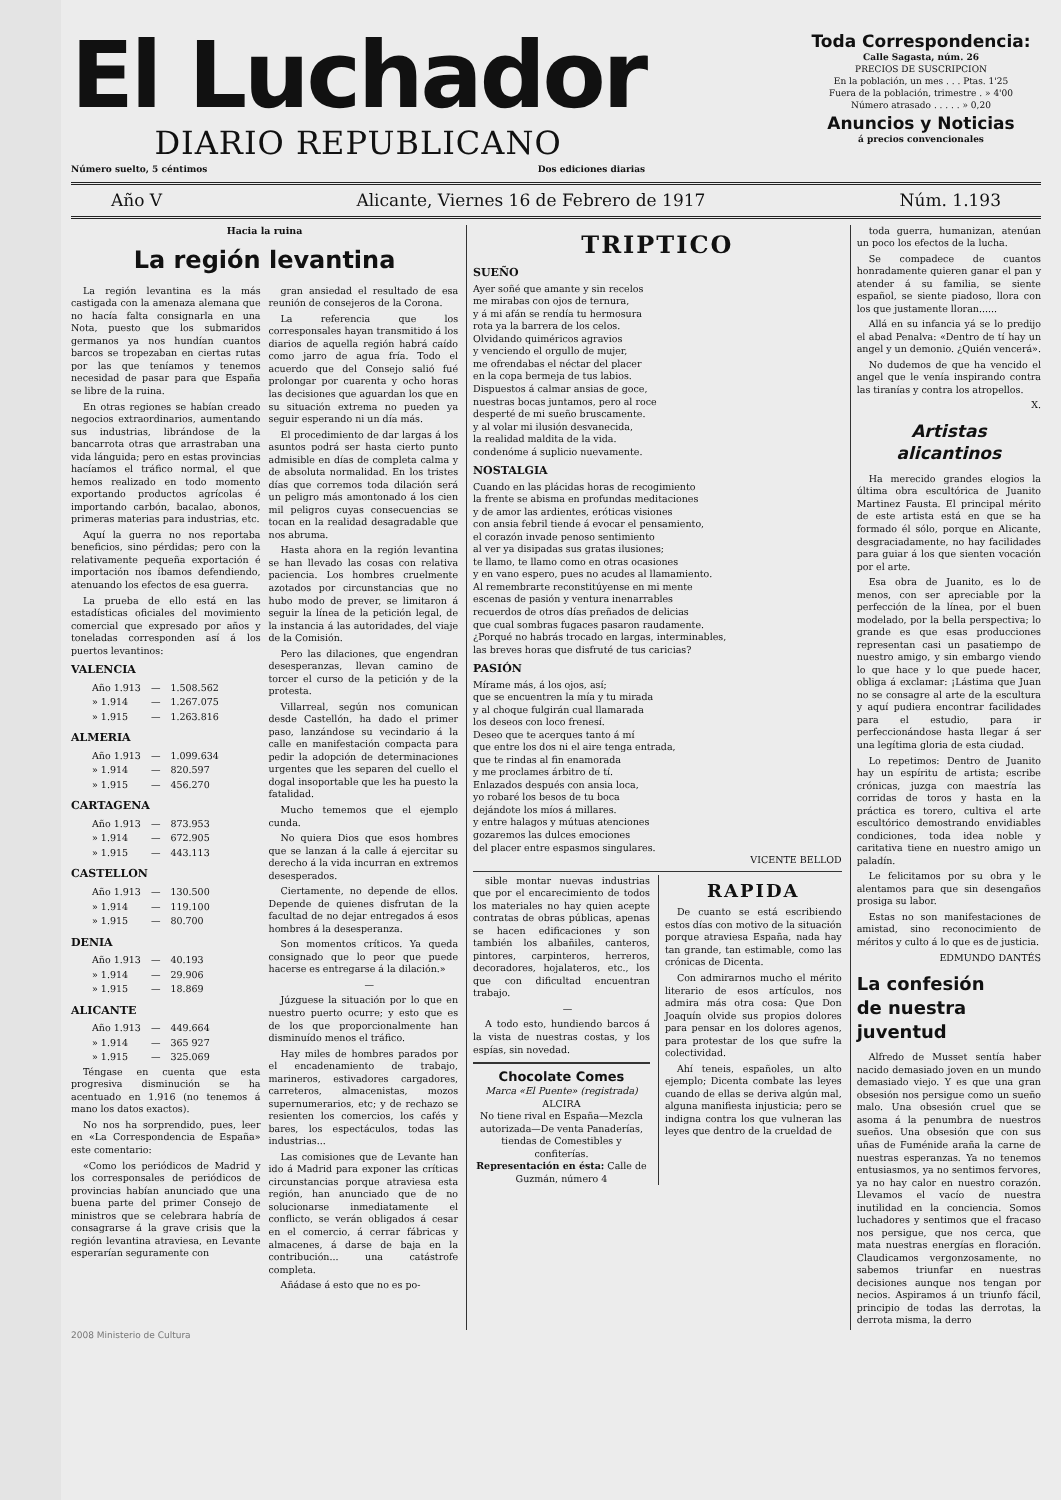El Luchador
DIARIO REPUBLICANO
Número suelto, 5 céntimos Dos ediciones diarias
Toda Correspondencia:
Calle Sagasta, núm. 26
PRECIOS DE SUSCRIPCION
En la población, un mes . . . Ptas. 1'25
Fuera de la población, trimestre . » 4'00
Número atrasado . . . . . » 0,20
Anuncios y Noticias
á precios convencionales
Año V Alicante, Viernes 16 de Febrero de 1917 Núm. 1.193
Hacia la ruina
La región levantina
La región levantina es la más castigada con la amenaza alemana que no hacía falta consignarla en una Nota, puesto que los submaridos germanos ya nos hundían cuantos barcos se tropezaban en ciertas rutas por las que teníamos y tenemos necesidad de pasar para que España se libre de la ruina.
En otras regiones se habían creado negocios extraordinarios, aumentando sus industrias, librándose de la bancarrota otras que arrastraban una vida lánguida; pero en estas provincias hacíamos el tráfico normal, el que hemos realizado en todo momento exportando productos agrícolas é importando carbón, bacalao, abonos, primeras materias para industrias, etc.
Aquí la guerra no nos reportaba beneficios, sino pérdidas; pero con la relativamente pequeña exportación é importación nos íbamos defendiendo, atenuando los efectos de esa guerra.
La prueba de ello está en las estadísticas oficiales del movimiento comercial que expresado por años y toneladas corresponden así á los puertos levantinos:
VALENCIA
| Año 1.913 | — | 1.508.562 |
| » 1.914 | — | 1.267.075 |
| » 1.915 | — | 1.263.816 |
ALMERIA
| Año 1.913 | — | 1.099.634 |
| » 1.914 | — | 820.597 |
| » 1.915 | — | 456.270 |
CARTAGENA
| Año 1.913 | — | 873.953 |
| » 1.914 | — | 672.905 |
| » 1.915 | — | 443.113 |
CASTELLON
| Año 1.913 | — | 130.500 |
| » 1.914 | — | 119.100 |
| » 1.915 | — | 80.700 |
DENIA
| Año 1.913 | — | 40.193 |
| » 1.914 | — | 29.906 |
| » 1.915 | — | 18.869 |
ALICANTE
| Año 1.913 | — | 449.664 |
| » 1.914 | — | 365 927 |
| » 1.915 | — | 325.069 |
Téngase en cuenta que esta progresiva disminución se ha acentuado en 1.916 (no tenemos á mano los datos exactos).
No nos ha sorprendido, pues, leer en «La Correspondencia de España» este comentario:
«Como los periódicos de Madrid y los corresponsales de periódicos de provincias habían anunciado que una buena parte del primer Consejo de ministros que se celebrara habría de consagrarse á la grave crisis que la región levantina atraviesa, en Levante esperarían seguramente con
gran ansiedad el resultado de esa reunión de consejeros de la Corona.
La referencia que los corresponsales hayan transmitido á los diarios de aquella región habrá caído como jarro de agua fría. Todo el acuerdo que del Consejo salió fué prolongar por cuarenta y ocho horas las decisiones que aguardan los que en su situación extrema no pueden ya seguir esperando ni un día más.
El procedimiento de dar largas á los asuntos podrá ser hasta cierto punto admisible en días de completa calma y de absoluta normalidad. En los tristes días que corremos toda dilación será un peligro más amontonado á los cien mil peligros cuyas consecuencias se tocan en la realidad desagradable que nos abruma.
Hasta ahora en la región levantina se han llevado las cosas con relativa paciencia. Los hombres cruelmente azotados por circunstancias que no hubo modo de prever, se limitaron á seguir la línea de la petición legal, de la instancia á las autoridades, del viaje de la Comisión.
Pero las dilaciones, que engendran desesperanzas, llevan camino de torcer el curso de la petición y de la protesta.
Villarreal, según nos comunican desde Castellón, ha dado el primer paso, lanzándose su vecindario á la calle en manifestación compacta para pedir la adopción de determinaciones urgentes que les separen del cuello el dogal insoportable que les ha puesto la fatalidad.
Mucho tememos que el ejemplo cunda.
No quiera Dios que esos hombres que se lanzan á la calle á ejercitar su derecho á la vida incurran en extremos desesperados.
Ciertamente, no depende de ellos. Depende de quienes disfrutan de la facultad de no dejar entregados á esos hombres á la desesperanza.
Son momentos críticos. Ya queda consignado que lo peor que puede hacerse es entregarse á la dilación.»
—
Júzguese la situación por lo que en nuestro puerto ocurre; y esto que es de los que proporcionalmente han disminuído menos el tráfico.
Hay miles de hombres parados por el encadenamiento de trabajo, marineros, estivadores cargadores, carreteros, almacenistas, mozos supernumerarios, etc; y de rechazo se resienten los comercios, los cafés y bares, los espectáculos, todas las industrias...
Las comisiones que de Levante han ido á Madrid para exponer las críticas circunstancias porque atraviesa esta región, han anunciado que de no solucionarse inmediatamente el conflicto, se verán obligados á cesar en el comercio, á cerrar fábricas y almacenes, á darse de baja en la contribución... una catástrofe completa.
Añádase á esto que no es po-
TRIPTICO
SUEÑO
Ayer soñé que amante y sin recelos
me mirabas con ojos de ternura,
y á mi afán se rendía tu hermosura
rota ya la barrera de los celos.
Olvidando quiméricos agravios
y venciendo el orgullo de mujer,
me ofrendabas el néctar del placer
en la copa bermeja de tus labios.
Dispuestos á calmar ansias de goce,
nuestras bocas juntamos, pero al roce
desperté de mi sueño bruscamente.
y al volar mi ilusión desvanecida,
la realidad maldita de la vida.
condenóme á suplicio nuevamente.
NOSTALGIA
Cuando en las plácidas horas de recogimiento
la frente se abisma en profundas meditaciones
y de amor las ardientes, eróticas visiones
con ansia febril tiende á evocar el pensamiento,
el corazón invade penoso sentimiento
al ver ya disipadas sus gratas ilusiones;
te llamo, te llamo como en otras ocasiones
y en vano espero, pues no acudes al llamamiento.
Al remembrarte reconstitúyense en mi mente
escenas de pasión y ventura inenarrables
recuerdos de otros días preñados de delicias
que cual sombras fugaces pasaron raudamente.
¿Porqué no habrás trocado en largas, interminables,
las breves horas que disfruté de tus caricias?
PASIÓN
Mírame más, á los ojos, así;
que se encuentren la mía y tu mirada
y al choque fulgirán cual llamarada
los deseos con loco frenesí.
Deseo que te acerques tanto á mí
que entre los dos ni el aire tenga entrada,
que te rindas al fin enamorada
y me proclames árbitro de tí.
Enlazados después con ansia loca,
yo robaré los besos de tu boca
dejándote los míos á millares.
y entre halagos y mútuas atenciones
gozaremos las dulces emociones
del placer entre espasmos singulares.
VICENTE BELLOD
sible montar nuevas industrias que por el encarecimiento de todos los materiales no hay quien acepte contratas de obras públicas, apenas se hacen edificaciones y son también los albañiles, canteros, pintores, carpinteros, herreros, decoradores, hojalateros, etc., los que con dificultad encuentran trabajo.
—
A todo esto, hundiendo barcos á la vista de nuestras costas, y los espías, sin novedad.
Chocolate Comes
Marca «El Puente» (registrada)
ALCIRA
No tiene rival en España—Mezcla autorizada—De venta Panaderías, tiendas de Comestibles y confiterías.
Representación en ésta: Calle de Guzmán, número 4
RAPIDA
De cuanto se está escribiendo estos días con motivo de la situación porque atraviesa España, nada hay tan grande, tan estimable, como las crónicas de Dicenta.
Con admirarnos mucho el mérito literario de esos artículos, nos admira más otra cosa: Que Don Joaquín olvide sus propios dolores para pensar en los dolores agenos, para protestar de los que sufre la colectividad.
Ahí teneis, españoles, un alto ejemplo; Dicenta combate las leyes cuando de ellas se deriva algún mal, alguna manifiesta injusticia; pero se indigna contra los que vulneran las leyes que dentro de la crueldad de
toda guerra, humanizan, atenúan un poco los efectos de la lucha.
Se compadece de cuantos honradamente quieren ganar el pan y atender á su familia, se siente español, se siente piadoso, llora con los que justamente lloran......
Allá en su infancia yá se lo predijo el abad Penalva: «Dentro de tí hay un angel y un demonio. ¿Quién vencerá».
No dudemos de que ha vencido el angel que le venía inspirando contra las tiranías y contra los atropellos.
X.
Artistas alicantinos
Ha merecido grandes elogios la última obra escultórica de Juanito Martinez Fausta. El principal mérito de este artista está en que se ha formado él sólo, porque en Alicante, desgraciadamente, no hay facilidades para guiar á los que sienten vocación por el arte.
Esa obra de Juanito, es lo de menos, con ser apreciable por la perfección de la línea, por el buen modelado, por la bella perspectiva; lo grande es que esas producciones representan casi un pasatiempo de nuestro amigo, y sin embargo viendo lo que hace y lo que puede hacer, obliga á exclamar: ¡Lástima que Juan no se consagre al arte de la escultura y aquí pudiera encontrar facilidades para el estudio, para ir perfeccionándose hasta llegar á ser una legítima gloria de esta ciudad.
Lo repetimos: Dentro de Juanito hay un espíritu de artista; escribe crónicas, juzga con maestría las corridas de toros y hasta en la práctica es torero, cultiva el arte escultórico demostrando envidiables condiciones, toda idea noble y caritativa tiene en nuestro amigo un paladín.
Le felicitamos por su obra y le alentamos para que sin desengaños prosiga su labor.
Estas no son manifestaciones de amistad, sino reconocimiento de méritos y culto á lo que es de justicia.
EDMUNDO DANTÉS
La confesión
de nuestra juventud
Alfredo de Musset sentía haber nacido demasiado joven en un mundo demasiado viejo. Y es que una gran obsesión nos persigue como un sueño malo. Una obsesión cruel que se asoma á la penumbra de nuestros sueños. Una obsesión que con sus uñas de Fuménide araña la carne de nuestras esperanzas. Ya no tenemos entusiasmos, ya no sentimos fervores, ya no hay calor en nuestro corazón. Llevamos el vacío de nuestra inutilidad en la conciencia. Somos luchadores y sentimos que el fracaso nos persigue, que nos cerca, que mata nuestras energías en floración. Claudicamos vergonzosamente, no sabemos triunfar en nuestras decisiones aunque nos tengan por necios. Aspiramos á un triunfo fácil, principio de todas las derrotas, la derrota misma, la derro
2008 Ministerio de Cultura